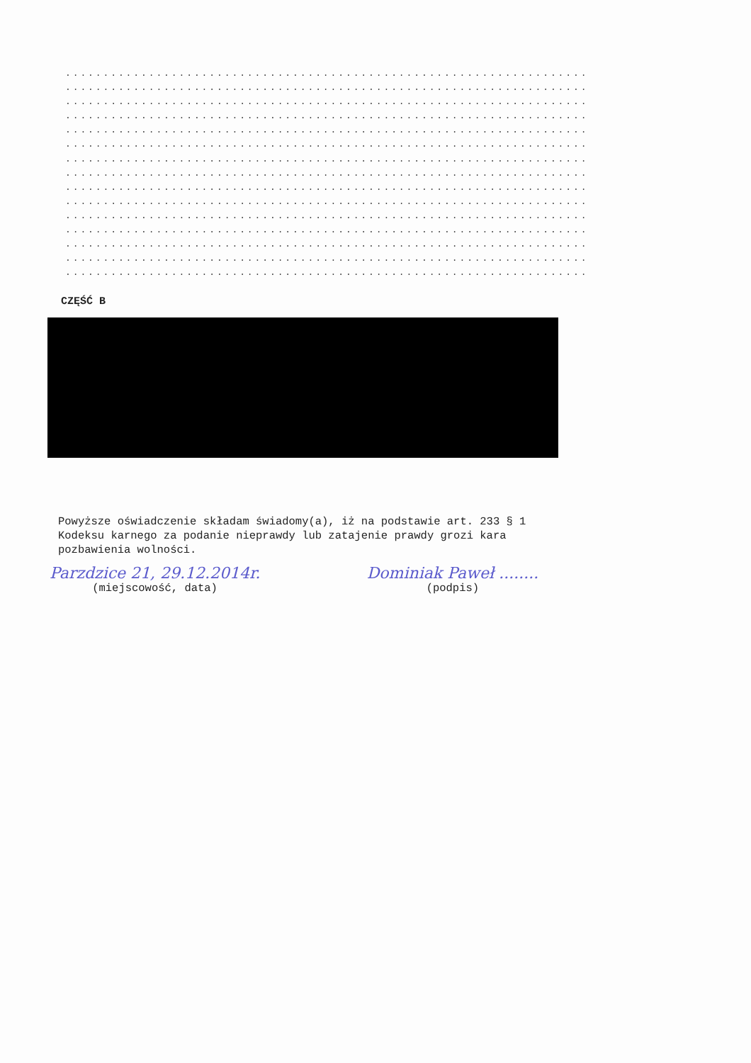..................................................................... ..................................................................... ..................................................................... ..................................................................... ..................................................................... ..................................................................... ..................................................................... ..................................................................... ..................................................................... ..................................................................... ..................................................................... ..................................................................... ..................................................................... ..................................................................... .....................................................................
CZĘŚĆ B
Powyższe oświadczenie składam świadomy(a), iż na podstawie art. 233 § 1 Kodeksu karnego za podanie nieprawdy lub zatajenie prawdy grozi kara pozbawienia wolności.
Parzdzice 21, 29.12.2014r.
(miejscowość, data)
Dominiak Paweł ........
(podpis)